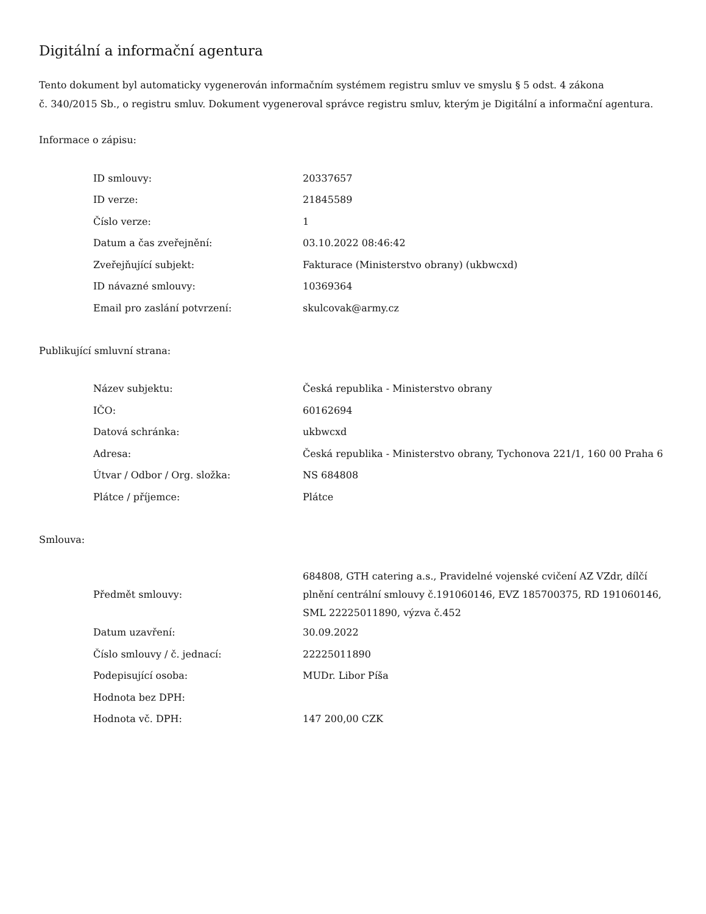Digitální a informační agentura
Tento dokument byl automaticky vygenerován informačním systémem registru smluv ve smyslu § 5 odst. 4 zákona
č. 340/2015 Sb., o registru smluv. Dokument vygeneroval správce registru smluv, kterým je Digitální a informační agentura.
Informace o zápisu:
| ID smlouvy: | 20337657 |
| ID verze: | 21845589 |
| Číslo verze: | 1 |
| Datum a čas zveřejnění: | 03.10.2022 08:46:42 |
| Zveřejňující subjekt: | Fakturace (Ministerstvo obrany) (ukbwcxd) |
| ID návazné smlouvy: | 10369364 |
| Email pro zaslání potvrzení: | skulcovak@army.cz |
Publikující smluvní strana:
| Název subjektu: | Česká republika - Ministerstvo obrany |
| IČO: | 60162694 |
| Datová schránka: | ukbwcxd |
| Adresa: | Česká republika - Ministerstvo obrany, Tychonova 221/1, 160 00 Praha 6 |
| Útvar / Odbor / Org. složka: | NS 684808 |
| Plátce / příjemce: | Plátce |
Smlouva:
| Předmět smlouvy: | 684808, GTH catering a.s., Pravidelné vojenské cvičení AZ VZdr, dílčí plnění centrální smlouvy č.191060146, EVZ 185700375, RD 191060146, SML 22225011890, výzva č.452 |
| Datum uzavření: | 30.09.2022 |
| Číslo smlouvy / č. jednací: | 22225011890 |
| Podepisující osoba: | MUDr. Libor Píša |
| Hodnota bez DPH: | |
| Hodnota vč. DPH: | 147 200,00 CZK |